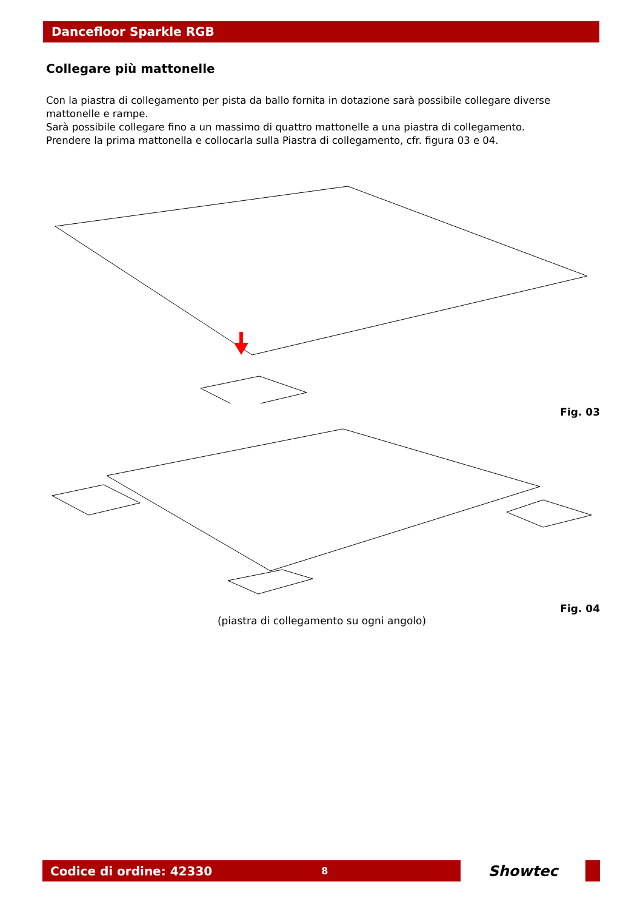Dancefloor Sparkle RGB
Collegare più mattonelle
Con la piastra di collegamento per pista da ballo fornita in dotazione sarà possibile collegare diverse mattonelle e rampe.
Sarà possibile collegare fino a un massimo di quattro mattonelle a una piastra di collegamento.
Prendere la prima mattonella e collocarla sulla Piastra di collegamento, cfr. figura 03 e 04.
Fig. 03
Fig. 04
(piastra di collegamento su ogni angolo)
Codice di ordine: 42330 8
Showtec